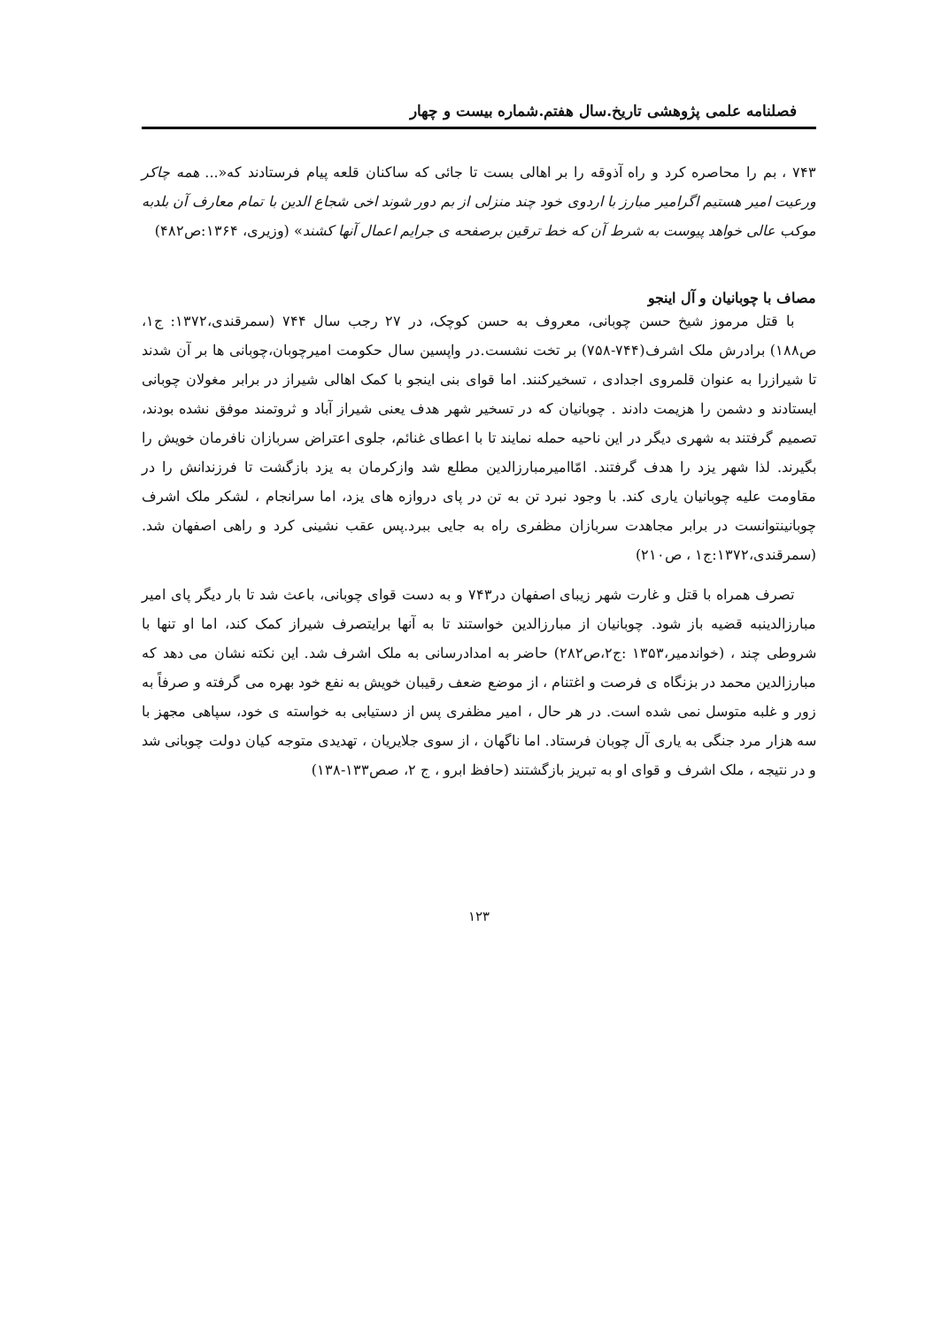فصلنامه علمی پژوهشی تاریخ.سال هفتم.شماره بیست و چهار
۷۴۳ ، بم را محاصره کرد و راه آذوقه را بر اهالی بست تا جائی که ساکنان قلعه پیام فرستادند که«... همه چاکر ورعیت امیر هستیم اگرامیر مبارز با اردوی خود چند منزلی از بم دور شوند اخی شجاع الدین با تمام معارف آن بلدبه موکب عالی خواهد پیوست به شرط آن که خط ترقین برصفحه ی جرایم اعمال آنها کشند» (وزیری، ۱۳۶۴:ص۴۸۲)
مصاف با چوبانیان و آل اینجو
با قتل مرموز شیخ حسن چوبانی، معروف به حسن کوچک، در ۲۷ رجب سال ۷۴۴ (سمرقندی،۱۳۷۲: ج۱، ص۱۸۸) برادرش ملک اشرف(۷۴۴-۷۵۸) بر تخت نشست.در واپسین سال حکومت امیرچوبان،چوبانی ها بر آن شدند تا شیرازرا به عنوان قلمروی اجدادی ، تسخیرکنند. اما قوای بنی اینجو با کمک اهالی شیراز در برابر مغولان چوبانی ایستادند و دشمن را هزیمت دادند . چوبانیان که در تسخیر شهر هدف یعنی شیراز آباد و ثروتمند موفق نشده بودند، تصمیم گرفتند به شهری دیگر در این ناحیه حمله نمایند تا با اعطای غنائم، جلوی اعتراض سربازان نافرمان خویش را بگیرند. لذا شهر یزد را هدف گرفتند. امّاامیرمبارزالدین مطلع شد وازکرمان به یزد بازگشت تا فرزندانش را در مقاومت علیه چوبانیان یاری کند. با وجود نبرد تن به تن در پای دروازه های یزد، اما سرانجام ، لشکر ملک اشرف چوبانینتوانست در برابر مجاهدت سربازان مظفری راه به جایی ببرد.پس عقب نشینی کرد و راهی اصفهان شد.(سمرقندی،۱۳۷۲:ج۱ ، ص۲۱۰)
تصرف همراه با قتل و غارت شهر زیبای اصفهان در۷۴۳ و به دست قوای چوبانی، باعث شد تا بار دیگر پای امیر مبارزالدینبه قضیه باز شود. چوبانیان از مبارزالدین خواستند تا به آنها برایتصرف شیراز کمک کند، اما او تنها با شروطی چند ، (خواندمیر،۱۳۵۳ :ج۲،ص۲۸۲) حاضر به امدادرسانی به ملک اشرف شد. این نکته نشان می دهد که مبارزالدین محمد در بزنگاه ی فرصت و اغتنام ، از موضع ضعف رقیبان خویش به نفع خود بهره می گرفته و صرفاً به زور و غلبه متوسل نمی شده است. در هر حال ، امیر مظفری پس از دستیابی به خواسته ی خود، سپاهی مجهز با سه هزار مرد جنگی به یاری آل چوبان فرستاد. اما ناگهان ، از سوی جلایریان ، تهدیدی متوجه کیان دولت چوبانی شد و در نتیجه ، ملک اشرف و قوای او به تبریز بازگشتند (حافظ ابرو ، ج ۲، صص۱۳۳-۱۳۸)
۱۲۳